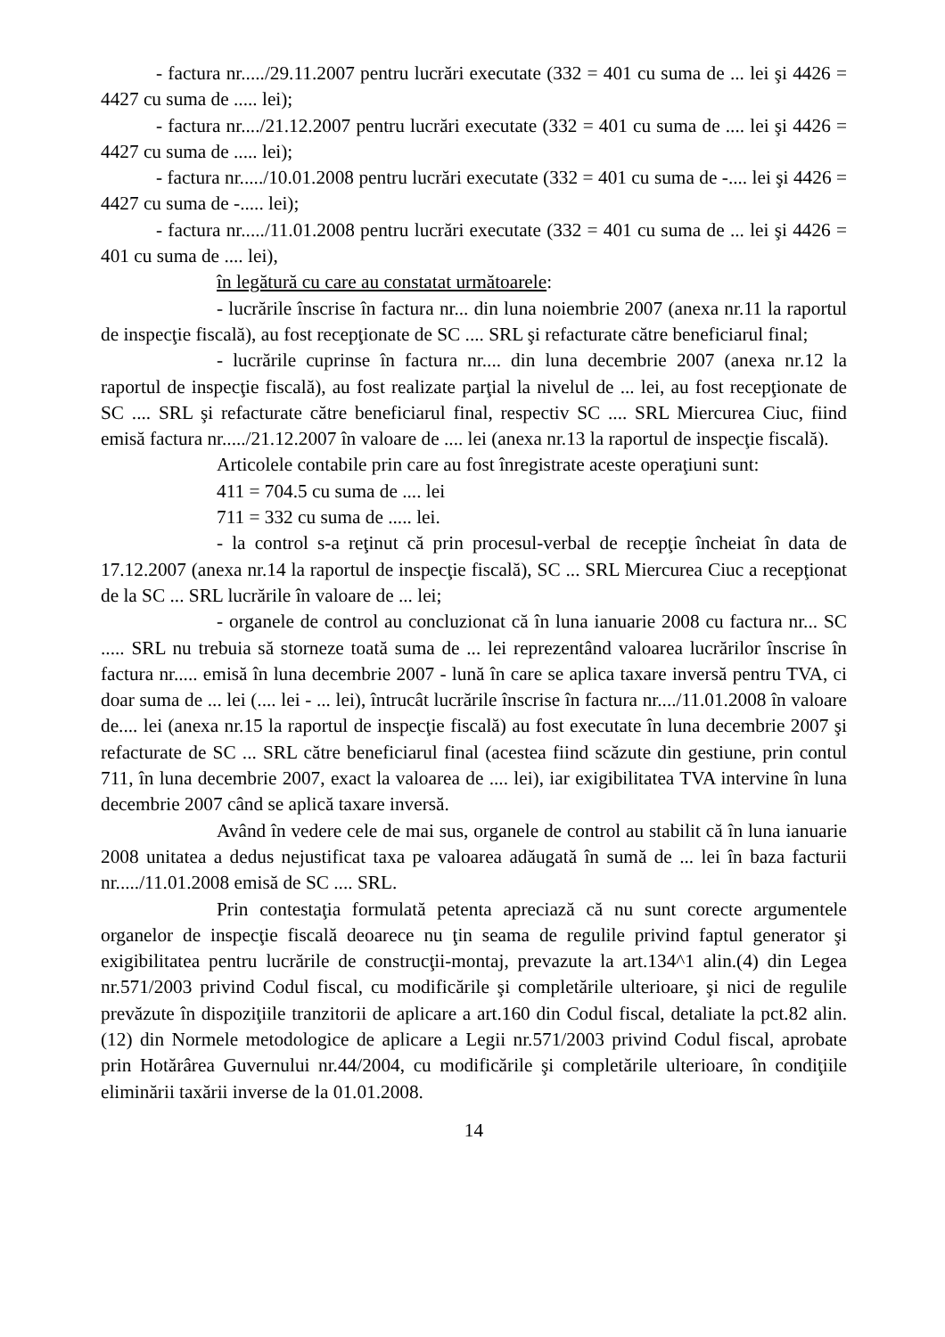- factura nr...../29.11.2007 pentru lucrări executate (332 = 401 cu suma de ... lei şi 4426 = 4427 cu suma de ..... lei);
- factura nr..../21.12.2007 pentru lucrări executate (332 = 401 cu suma de .... lei şi 4426 = 4427 cu suma de ..... lei);
- factura nr...../10.01.2008 pentru lucrări executate (332 = 401 cu suma de -.... lei şi 4426 = 4427 cu suma de -..... lei);
- factura nr...../11.01.2008 pentru lucrări executate (332 = 401 cu suma de ... lei şi 4426 = 401 cu suma de .... lei),
în legătură cu care au constatat următoarele:
- lucrările înscrise în factura nr... din luna noiembrie 2007 (anexa nr.11 la raportul de inspecţie fiscală), au fost recepţionate de SC .... SRL şi refacturate către beneficiarul final;
- lucrările cuprinse în factura nr.... din luna decembrie 2007 (anexa nr.12 la raportul de inspecţie fiscală), au fost realizate parţial la nivelul de ... lei, au fost recepţionate de SC .... SRL şi refacturate către beneficiarul final, respectiv SC .... SRL Miercurea Ciuc, fiind emisă factura nr...../21.12.2007 în valoare de .... lei (anexa nr.13 la raportul de inspecţie fiscală).
Articolele contabile prin care au fost înregistrate aceste operaţiuni sunt:
411 = 704.5 cu suma de .... lei
711 = 332 cu suma de ..... lei.
- la control s-a reţinut că prin procesul-verbal de recepţie încheiat în data de 17.12.2007 (anexa nr.14 la raportul de inspecţie fiscală), SC ... SRL Miercurea Ciuc a recepţionat de la SC ... SRL lucrările în valoare de ... lei;
- organele de control au concluzionat că în luna ianuarie 2008 cu factura nr... SC ..... SRL nu trebuia să storneze toată suma de ... lei reprezentând valoarea lucrărilor înscrise în factura nr..... emisă în luna decembrie 2007 - lună în care se aplica taxare inversă pentru TVA, ci doar suma de ... lei (.... lei - ... lei), întrucât lucrările înscrise în factura nr..../11.01.2008 în valoare de.... lei (anexa nr.15 la raportul de inspecţie fiscală) au fost executate în luna decembrie 2007 şi refacturate de SC ... SRL către beneficiarul final (acestea fiind scăzute din gestiune, prin contul 711, în luna decembrie 2007, exact la valoarea de .... lei), iar exigibilitatea TVA intervine în luna decembrie 2007 când se aplică taxare inversă.
Având în vedere cele de mai sus, organele de control au stabilit că în luna ianuarie 2008 unitatea a dedus nejustificat taxa pe valoarea adăugată în sumă de ... lei în baza facturii nr...../11.01.2008 emisă de SC .... SRL.
Prin contestaţia formulată petenta apreciază că nu sunt corecte argumentele organelor de inspecţie fiscală deoarece nu ţin seama de regulile privind faptul generator şi exigibilitatea pentru lucrările de construcţii-montaj, prevazute la art.134^1 alin.(4) din Legea nr.571/2003 privind Codul fiscal, cu modificările şi completările ulterioare, şi nici de regulile prevăzute în dispoziţiile tranzitorii de aplicare a art.160 din Codul fiscal, detaliate la pct.82 alin.(12) din Normele metodologice de aplicare a Legii nr.571/2003 privind Codul fiscal, aprobate prin Hotărârea Guvernului nr.44/2004, cu modificările şi completările ulterioare, în condiţiile eliminării taxării inverse de la 01.01.2008.
14